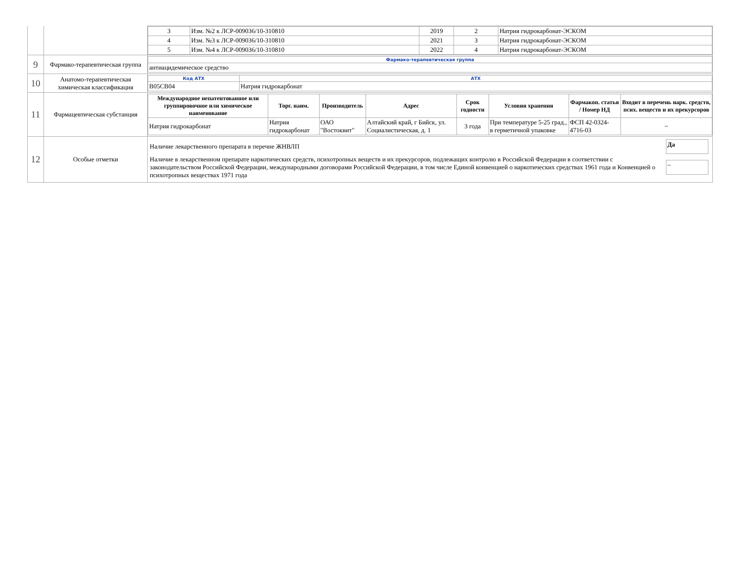| | | / 3 / Изм. №2 к ЛСР-009036/10-310810 / 2019 / 2 / Натрия гидрокарбонат-ЭСКОМ / / 4 / Изм. №3 к ЛСР-009036/10-310810 / 2021 / 3 / Натрия гидрокарбонат-ЭСКОМ / / 5 / Изм. №4 к ЛСР-009036/10-310810 / 2022 / 4 / Натрия гидрокарбонат-ЭСКОМ / |
| 9 | Фармако-терапевтическая группа | / Фармако-терапевтическая группа / / антиацидемическое средство / |
| 10 | Анатомо-терапевтическая химическая классификация | / Код АТХ / АТХ / / B05CB04 / Натрия гидрокарбонат / |
| 11 | Фармацевтическая субстанция | / Международное непатентованное или группировочное или химическое наименование / Торг. наим. / Производитель / Адрес / Срок годности / Условия хранения / Фармакоп. статья / Номер НД / Входит в перечень нарк. средств, псих. веществ и их прекурсоров / / --- / --- / --- / --- / --- / --- / --- / --- / / Натрия гидрокарбонат / Натрия гидрокарбонат / ОАО "Востоквит" / Алтайский край, г Бийск, ул. Социалистическая, д. 1 / 3 года / При температуре 5-25 град., в герметичной упаковке / ФСП 42-0324-4716-03 / ~ / |
| 12 | Особые отметки | / Наличие лекарственного препарата в перечне ЖНВЛП / Да / / Наличие в лекарственном препарате наркотических средств, психотропных веществ и их прекурсоров, подлежащих контролю в Российской Федерации в соответствии с законодательством Российской Федерации, международными договорами Российской Федерации, в том числе Единой конвенцией о наркотических средствах 1961 года и Конвенцией о психотропных веществах 1971 года / ~ / |